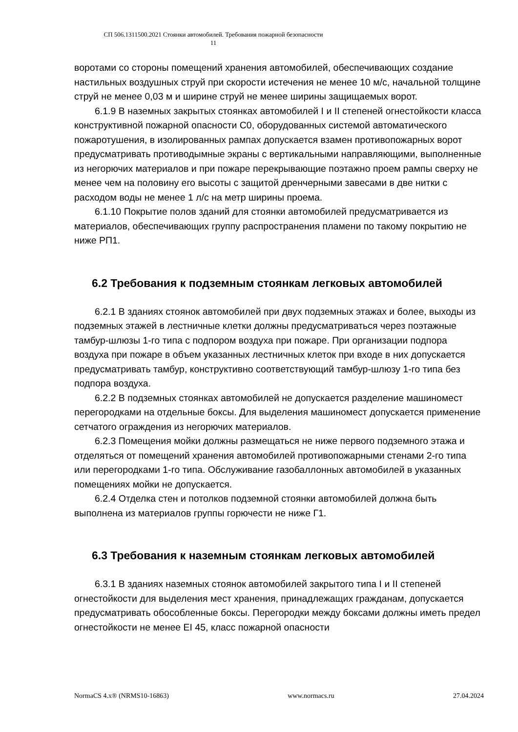СП 506.1311500.2021 Стоянки автомобилей. Требования пожарной безопасности
11
воротами со стороны помещений хранения автомобилей, обеспечивающих создание настильных воздушных струй при скорости истечения не менее 10 м/с, начальной толщине струй не менее 0,03 м и ширине струй не менее ширины защищаемых ворот.
6.1.9 В наземных закрытых стоянках автомобилей I и II степеней огнестойкости класса конструктивной пожарной опасности С0, оборудованных системой автоматического пожаротушения, в изолированных рампах допускается взамен противопожарных ворот предусматривать противодымные экраны с вертикальными направляющими, выполненные из негорючих материалов и при пожаре перекрывающие поэтажно проем рампы сверху не менее чем на половину его высоты с защитой дренчерными завесами в две нитки с расходом воды не менее 1 л/с на метр ширины проема.
6.1.10 Покрытие полов зданий для стоянки автомобилей предусматривается из материалов, обеспечивающих группу распространения пламени по такому покрытию не ниже РП1.
6.2 Требования к подземным стоянкам легковых автомобилей
6.2.1 В зданиях стоянок автомобилей при двух подземных этажах и более, выходы из подземных этажей в лестничные клетки должны предусматриваться через поэтажные тамбур-шлюзы 1-го типа с подпором воздуха при пожаре. При организации подпора воздуха при пожаре в объем указанных лестничных клеток при входе в них допускается предусматривать тамбур, конструктивно соответствующий тамбур-шлюзу 1-го типа без подпора воздуха.
6.2.2 В подземных стоянках автомобилей не допускается разделение машиномест перегородками на отдельные боксы. Для выделения машиномест допускается применение сетчатого ограждения из негорючих материалов.
6.2.3 Помещения мойки должны размещаться не ниже первого подземного этажа и отделяться от помещений хранения автомобилей противопожарными стенами 2-го типа или перегородками 1-го типа. Обслуживание газобаллонных автомобилей в указанных помещениях мойки не допускается.
6.2.4 Отделка стен и потолков подземной стоянки автомобилей должна быть выполнена из материалов группы горючести не ниже Г1.
6.3 Требования к наземным стоянкам легковых автомобилей
6.3.1 В зданиях наземных стоянок автомобилей закрытого типа I и II степеней огнестойкости для выделения мест хранения, принадлежащих гражданам, допускается предусматривать обособленные боксы. Перегородки между боксами должны иметь предел огнестойкости не менее EI 45, класс пожарной опасности
NormaCS 4.x® (NRMS10-16863) www.normacs.ru 27.04.2024